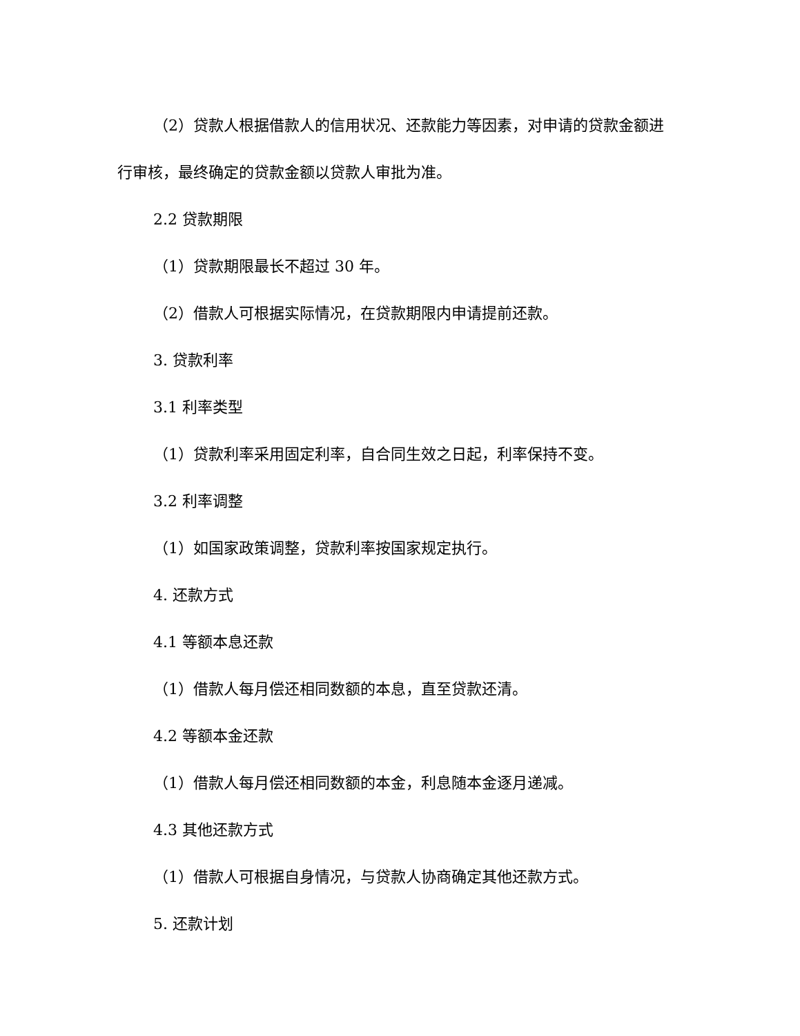（2）贷款人根据借款人的信用状况、还款能力等因素，对申请的贷款金额进行审核，最终确定的贷款金额以贷款人审批为准。
2.2 贷款期限
（1）贷款期限最长不超过 30 年。
（2）借款人可根据实际情况，在贷款期限内申请提前还款。
3. 贷款利率
3.1 利率类型
（1）贷款利率采用固定利率，自合同生效之日起，利率保持不变。
3.2 利率调整
（1）如国家政策调整，贷款利率按国家规定执行。
4. 还款方式
4.1 等额本息还款
（1）借款人每月偿还相同数额的本息，直至贷款还清。
4.2 等额本金还款
（1）借款人每月偿还相同数额的本金，利息随本金逐月递减。
4.3 其他还款方式
（1）借款人可根据自身情况，与贷款人协商确定其他还款方式。
5. 还款计划